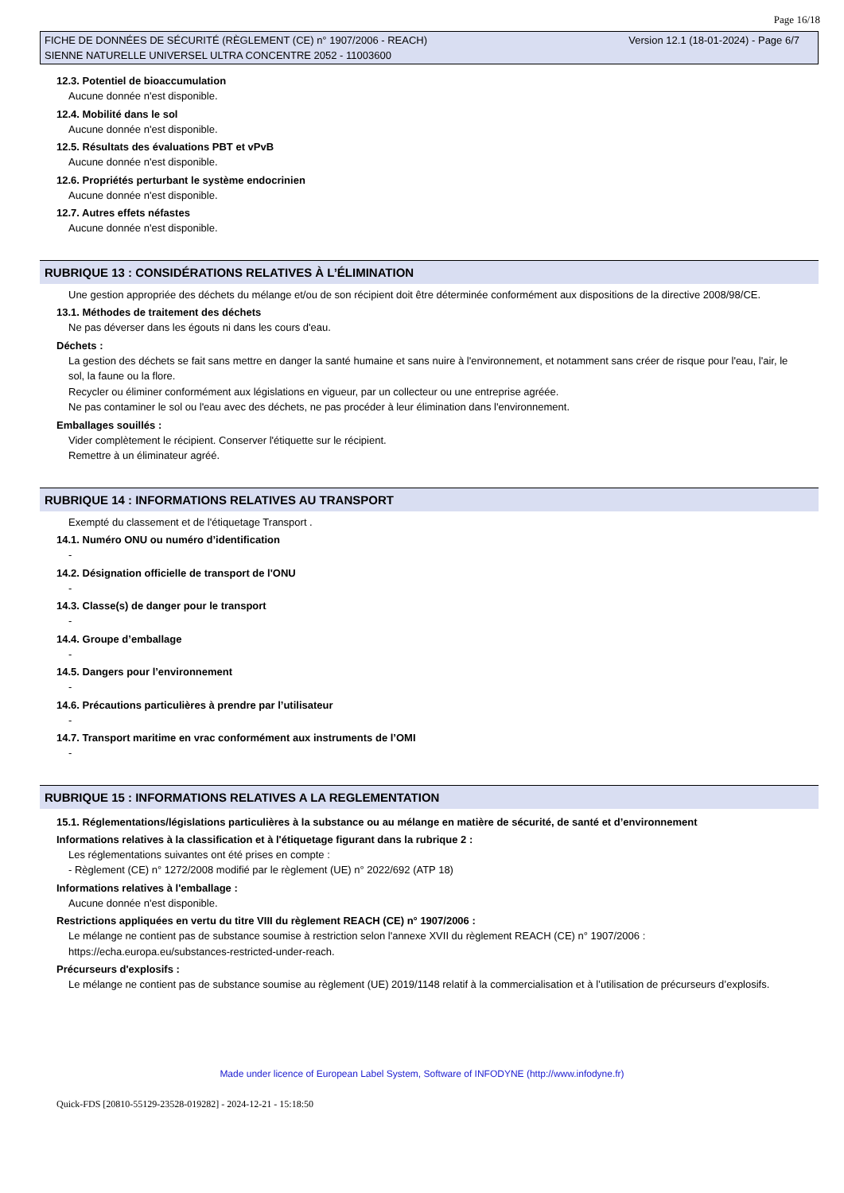Page 16/18
FICHE DE DONNÉES DE SÉCURITÉ (RÈGLEMENT (CE) n° 1907/2006 - REACH)
SIENNE NATURELLE UNIVERSEL ULTRA CONCENTRE 2052 - 11003600
Version 12.1 (18-01-2024) - Page 6/7
12.3. Potentiel de bioaccumulation
Aucune donnée n'est disponible.
12.4. Mobilité dans le sol
Aucune donnée n'est disponible.
12.5. Résultats des évaluations PBT et vPvB
Aucune donnée n'est disponible.
12.6. Propriétés perturbant le système endocrinien
Aucune donnée n'est disponible.
12.7. Autres effets néfastes
Aucune donnée n'est disponible.
RUBRIQUE 13 : CONSIDÉRATIONS RELATIVES À L’ÉLIMINATION
Une gestion appropriée des déchets du mélange et/ou de son récipient doit être déterminée conformément aux dispositions de la directive 2008/98/CE.
13.1. Méthodes de traitement des déchets
Ne pas déverser dans les égouts ni dans les cours d'eau.
Déchets :
La gestion des déchets se fait sans mettre en danger la santé humaine et sans nuire à l'environnement, et notamment sans créer de risque pour l'eau, l'air, le sol, la faune ou la flore.
Recycler ou éliminer conformément aux législations en vigueur, par un collecteur ou une entreprise agréée.
Ne pas contaminer le sol ou l'eau avec des déchets, ne pas procéder à leur élimination dans l'environnement.
Emballages souillés :
Vider complètement le récipient. Conserver l'étiquette sur le récipient.
Remettre à un éliminateur agréé.
RUBRIQUE 14 : INFORMATIONS RELATIVES AU TRANSPORT
Exempté du classement et de l'étiquetage Transport .
14.1. Numéro ONU ou numéro d’identification
-
14.2. Désignation officielle de transport de l'ONU
-
14.3. Classe(s) de danger pour le transport
-
14.4. Groupe d’emballage
-
14.5. Dangers pour l’environnement
-
14.6. Précautions particulières à prendre par l’utilisateur
-
14.7. Transport maritime en vrac conformément aux instruments de l’OMI
-
RUBRIQUE 15 : INFORMATIONS RELATIVES A LA REGLEMENTATION
15.1. Réglementations/législations particulières à la substance ou au mélange en matière de sécurité, de santé et d’environnement
Informations relatives à la classification et à l'étiquetage figurant dans la rubrique 2 :
Les réglementations suivantes ont été prises en compte :
- Règlement (CE) n° 1272/2008 modifié par le règlement (UE) n° 2022/692 (ATP 18)
Informations relatives à l'emballage :
Aucune donnée n'est disponible.
Restrictions appliquées en vertu du titre VIII du règlement REACH (CE) n° 1907/2006 :
Le mélange ne contient pas de substance soumise à restriction selon l'annexe XVII du règlement REACH (CE) n° 1907/2006 : https://echa.europa.eu/substances-restricted-under-reach.
Précurseurs d'explosifs :
Le mélange ne contient pas de substance soumise au règlement (UE) 2019/1148 relatif à la commercialisation et à l’utilisation de précurseurs d’explosifs.
Made under licence of European Label System, Software of INFODYNE (http://www.infodyne.fr)
Quick-FDS [20810-55129-23528-019282] - 2024-12-21 - 15:18:50